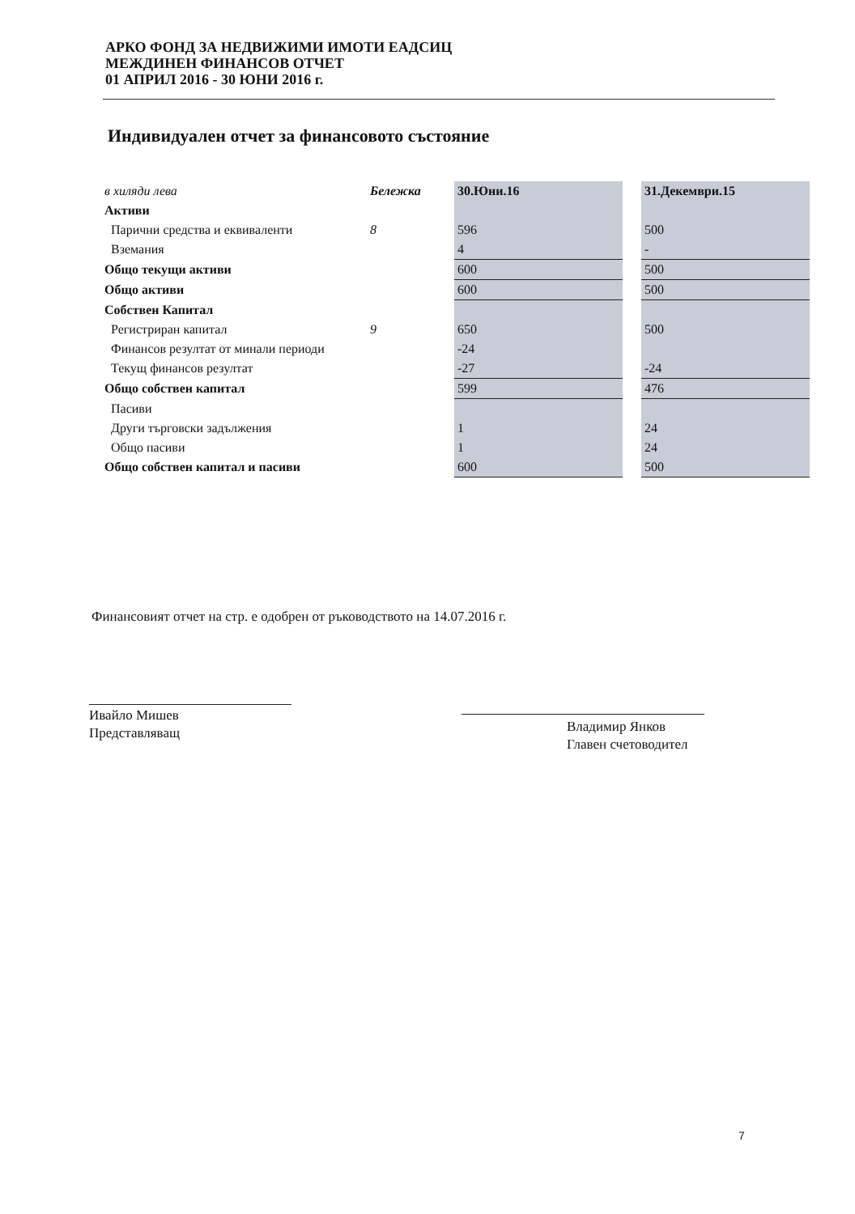АРКО ФОНД ЗА НЕДВИЖИМИ ИМОТИ ЕАДСИЦ
МЕЖДИНЕН ФИНАНСОВ ОТЧЕТ
01 АПРИЛ 2016 - 30 ЮНИ 2016 г.
Индивидуален отчет за финансовото състояние
| в хиляди лева | Бележка | 30.Юни.16 | | 31.Декември.15 |
| Активи | | | | |
| Парични средства и еквиваленти | 8 | 596 | | 500 |
| Вземания | | 4 | | - |
| Общо текущи активи | | 600 | | 500 |
| Общо активи | | 600 | | 500 |
| Собствен Капитал | | | | |
| Регистриран капитал | 9 | 650 | | 500 |
| Финансов резултат от минали периоди | | -24 | | |
| Текущ финансов резултат | | -27 | | -24 |
| Общо собствен капитал | | 599 | | 476 |
| Пасиви | | | | |
| Други търговски задължения | | 1 | | 24 |
| Общо пасиви | | 1 | | 24 |
| Общо собствен капитал и пасиви | | 600 | | 500 |
Финансовият отчет на стр. е одобрен от ръководството на 14.07.2016 г.
Ивайло Мишев
Представляващ
Владимир Янков
Главен счетоводител
7